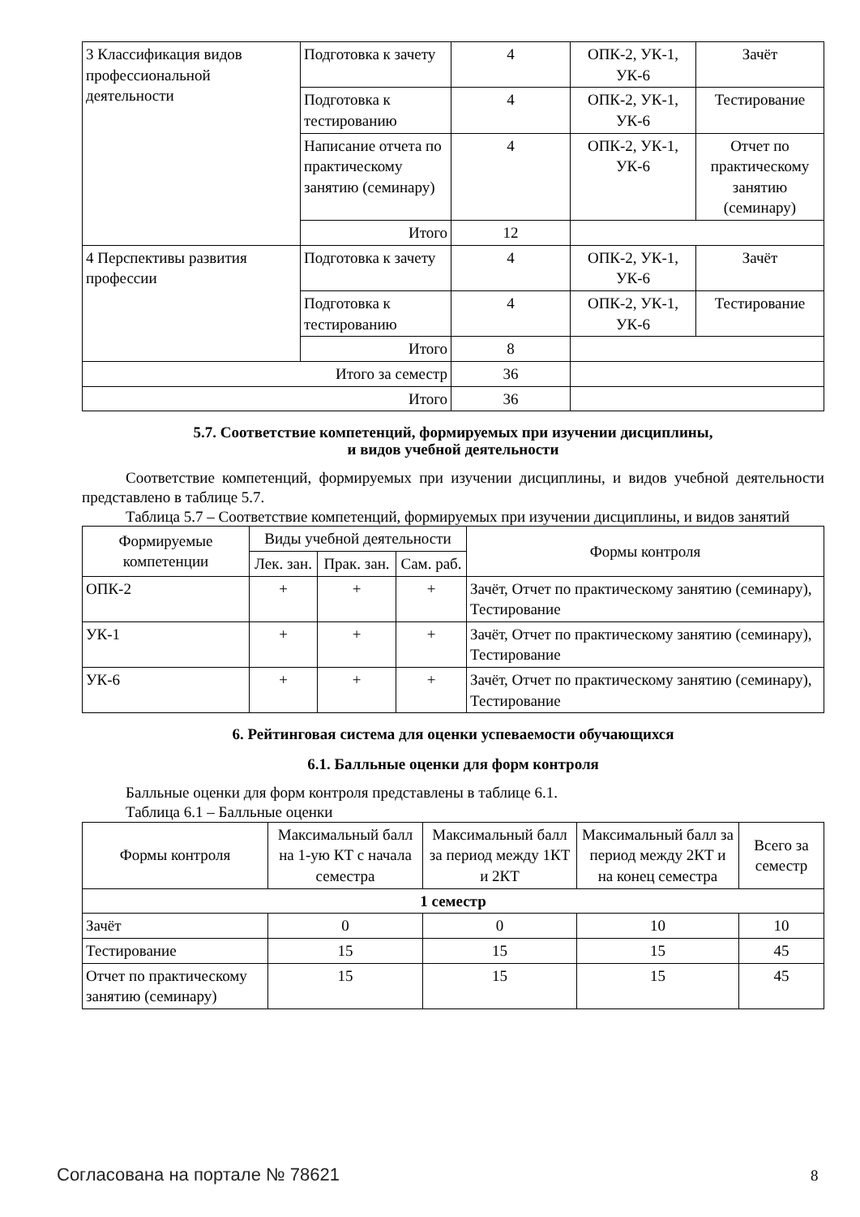| 3 Классификация видов профессиональной деятельности | Подготовка к зачету | 4 | ОПК-2, УК-1, УК-6 | Зачёт |
| | Подготовка к тестированию | 4 | ОПК-2, УК-1, УК-6 | Тестирование |
| | Написание отчета по практическому занятию (семинару) | 4 | ОПК-2, УК-1, УК-6 | Отчет по практическому занятию (семинару) |
| | Итого | 12 | | |
| 4 Перспективы развития профессии | Подготовка к зачету | 4 | ОПК-2, УК-1, УК-6 | Зачёт |
| | Подготовка к тестированию | 4 | ОПК-2, УК-1, УК-6 | Тестирование |
| | Итого | 8 | | |
| Итого за семестр | | 36 | | |
| Итого | | 36 | | |
5.7. Соответствие компетенций, формируемых при изучении дисциплины,
и видов учебной деятельности
Соответствие компетенций, формируемых при изучении дисциплины, и видов учебной деятельности представлено в таблице 5.7.
Таблица 5.7 – Соответствие компетенций, формируемых при изучении дисциплины, и видов занятий
| Формируемые компетенции | Виды учебной деятельности | | | Формы контроля |
| --- | --- | --- | --- | --- |
| | Лек. зан. | Прак. зан. | Сам. раб. | |
| ОПК-2 | + | + | + | Зачёт, Отчет по практическому занятию (семинару), Тестирование |
| УК-1 | + | + | + | Зачёт, Отчет по практическому занятию (семинару), Тестирование |
| УК-6 | + | + | + | Зачёт, Отчет по практическому занятию (семинару), Тестирование |
6. Рейтинговая система для оценки успеваемости обучающихся
6.1. Балльные оценки для форм контроля
Балльные оценки для форм контроля представлены в таблице 6.1.
Таблица 6.1 – Балльные оценки
| Формы контроля | Максимальный балл на 1-ую КТ с начала семестра | Максимальный балл за период между 1КТ и 2КТ | Максимальный балл за период между 2КТ и на конец семестра | Всего за семестр |
| --- | --- | --- | --- | --- |
| 1 семестр | | | | |
| Зачёт | 0 | 0 | 10 | 10 |
| Тестирование | 15 | 15 | 15 | 45 |
| Отчет по практическому занятию (семинару) | 15 | 15 | 15 | 45 |
Согласована на портале № 78621 8